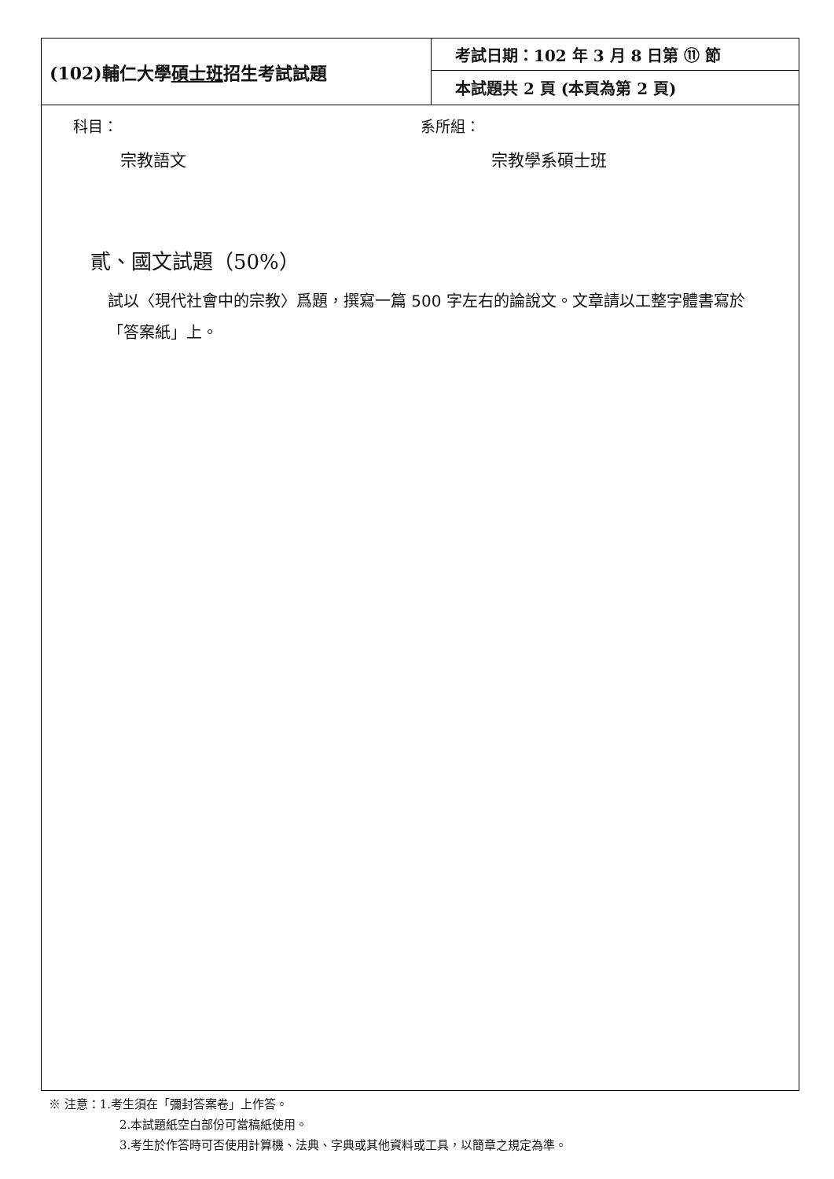| (102)輔仁大學 碩士班 招生考試試題 | 考試日期：102 年 3 月 8 日第 ⑪ 節 |
| | 本試題共 2 頁 (本頁為第 2 頁) |
科目：
宗教語文
系所組：
宗教學系碩士班
貳、國文試題（50%）
試以〈現代社會中的宗教〉爲題，撰寫一篇 500 字左右的論說文。文章請以工整字體書寫於「答案紙」上。
※ 注意：1.考生須在「彌封答案卷」上作答。
2.本試題紙空白部份可當稿紙使用。
3.考生於作答時可否使用計算機、法典、字典或其他資料或工具，以簡章之規定為準。